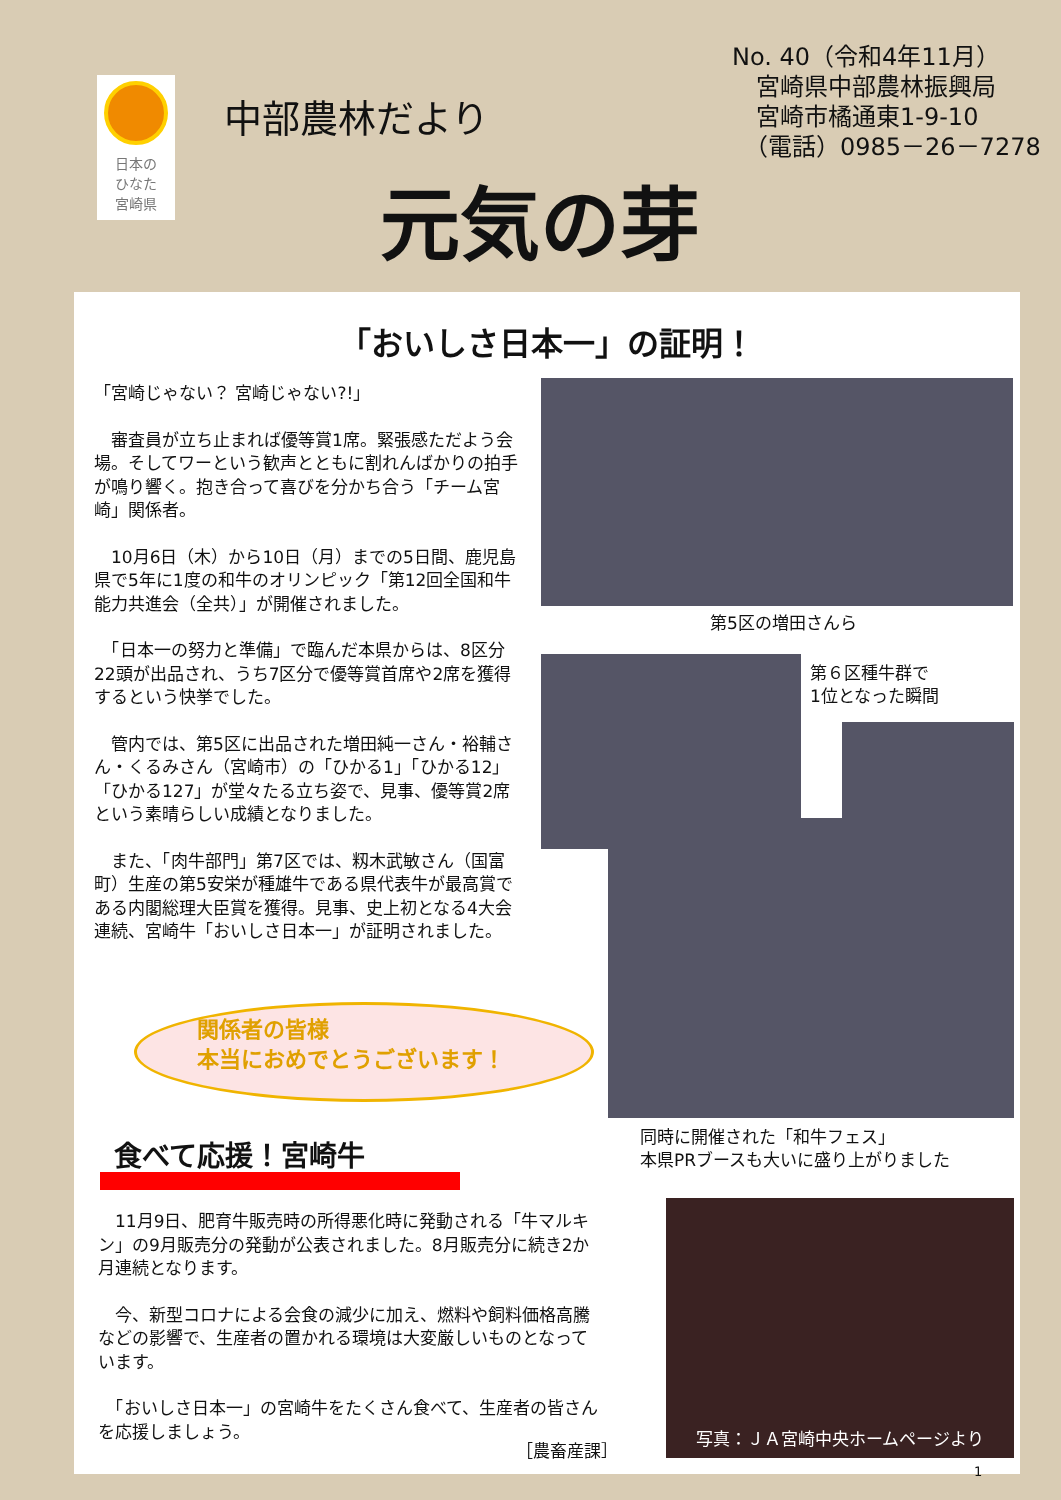日本の
ひなた
宮崎県
中部農林だより
No. 40（令和4年11月）
　宮崎県中部農林振興局
　宮崎市橘通東1-9-10
　（電話）0985－26－7278
元気の芽
「おいしさ日本一」の証明！
「宮崎じゃない？ 宮崎じゃない?!」
　審査員が立ち止まれば優等賞1席。緊張感ただよう会場。そしてワーという歓声とともに割れんばかりの拍手が鳴り響く。抱き合って喜びを分かち合う「チーム宮崎」関係者。
　10月6日（木）から10日（月）までの5日間、鹿児島県で5年に1度の和牛のオリンピック「第12回全国和牛能力共進会（全共）」が開催されました。
　「日本一の努力と準備」で臨んだ本県からは、8区分22頭が出品され、うち7区分で優等賞首席や2席を獲得するという快挙でした。
　管内では、第5区に出品された増田純一さん・裕輔さん・くるみさん（宮崎市）の「ひかる1」「ひかる12」「ひかる127」が堂々たる立ち姿で、見事、優等賞2席という素晴らしい成績となりました。
　また、「肉牛部門」第7区では、籾木武敏さん（国富町）生産の第5安栄が種雄牛である県代表牛が最高賞である内閣総理大臣賞を獲得。見事、史上初となる4大会連続、宮崎牛「おいしさ日本一」が証明されました。
第5区の増田さんら
第６区種牛群で
1位となった瞬間
同時に開催された「和牛フェス」
本県PRブースも大いに盛り上がりました
関係者の皆様
本当におめでとうございます！
食べて応援！宮崎牛
　11月9日、肥育牛販売時の所得悪化時に発動される「牛マルキン」の9月販売分の発動が公表されました。8月販売分に続き2か月連続となります。
　今、新型コロナによる会食の減少に加え、燃料や飼料価格高騰などの影響で、生産者の置かれる環境は大変厳しいものとなっています。
　「おいしさ日本一」の宮崎牛をたくさん食べて、生産者の皆さんを応援しましょう。
［農畜産課］
写真：ＪＡ宮崎中央ホームページより
1